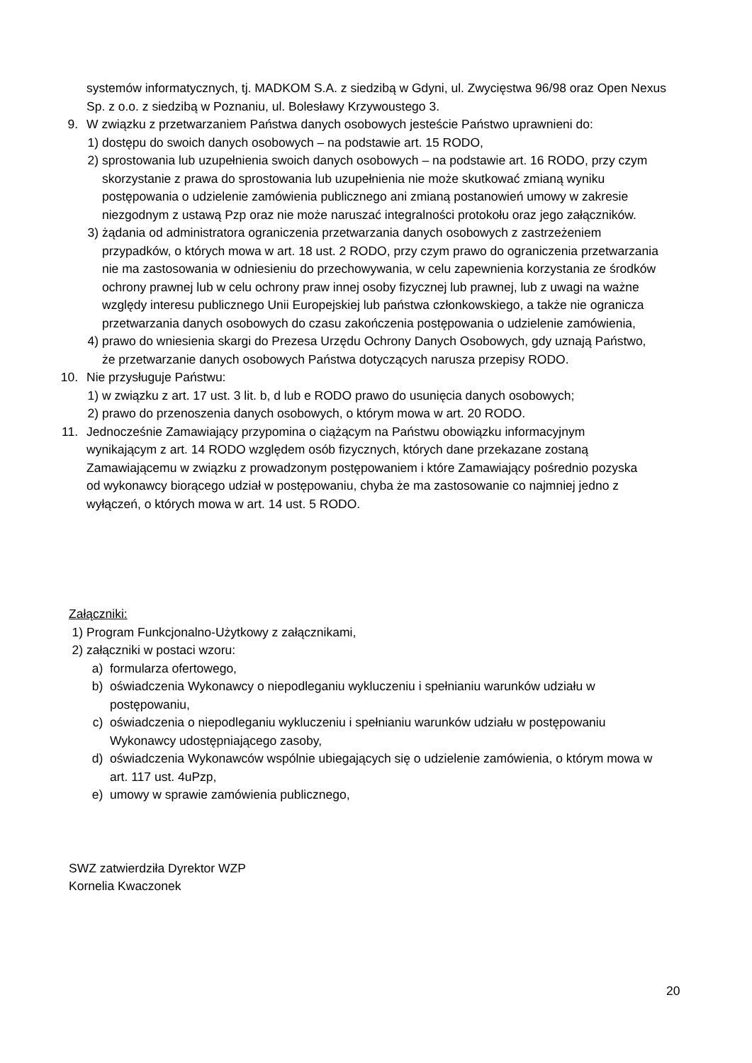systemów informatycznych, tj. MADKOM S.A. z siedzibą w Gdyni, ul. Zwycięstwa 96/98 oraz Open Nexus Sp. z o.o. z siedzibą w Poznaniu, ul. Bolesławy Krzywoustego 3.
9. W związku z przetwarzaniem Państwa danych osobowych jesteście Państwo uprawnieni do:
1) dostępu do swoich danych osobowych – na podstawie art. 15 RODO,
2) sprostowania lub uzupełnienia swoich danych osobowych – na podstawie art. 16 RODO, przy czym skorzystanie z prawa do sprostowania lub uzupełnienia nie może skutkować zmianą wyniku postępowania o udzielenie zamówienia publicznego ani zmianą postanowień umowy w zakresie niezgodnym z ustawą Pzp oraz nie może naruszać integralności protokołu oraz jego załączników.
3) żądania od administratora ograniczenia przetwarzania danych osobowych z zastrzeżeniem przypadków, o których mowa w art. 18 ust. 2 RODO, przy czym prawo do ograniczenia przetwarzania nie ma zastosowania w odniesieniu do przechowywania, w celu zapewnienia korzystania ze środków ochrony prawnej lub w celu ochrony praw innej osoby fizycznej lub prawnej, lub z uwagi na ważne względy interesu publicznego Unii Europejskiej lub państwa członkowskiego, a także nie ogranicza przetwarzania danych osobowych do czasu zakończenia postępowania o udzielenie zamówienia,
4) prawo do wniesienia skargi do Prezesa Urzędu Ochrony Danych Osobowych, gdy uznają Państwo, że przetwarzanie danych osobowych Państwa dotyczących narusza przepisy RODO.
10. Nie przysługuje Państwu:
1) w związku z art. 17 ust. 3 lit. b, d lub e RODO prawo do usunięcia danych osobowych;
2) prawo do przenoszenia danych osobowych, o którym mowa w art. 20 RODO.
11. Jednocześnie Zamawiający przypomina o ciążącym na Państwu obowiązku informacyjnym wynikającym z art. 14 RODO względem osób fizycznych, których dane przekazane zostaną Zamawiającemu w związku z prowadzonym postępowaniem i które Zamawiający pośrednio pozyska od wykonawcy biorącego udział w postępowaniu, chyba że ma zastosowanie co najmniej jedno z wyłączeń, o których mowa w art. 14 ust. 5 RODO.
Załączniki:
1) Program Funkcjonalno-Użytkowy z załącznikami,
2) załączniki w postaci wzoru:
a) formularza ofertowego,
b) oświadczenia Wykonawcy o niepodleganiu wykluczeniu i spełnianiu warunków udziału w postępowaniu,
c) oświadczenia o niepodleganiu wykluczeniu i spełnianiu warunków udziału w postępowaniu Wykonawcy udostępniającego zasoby,
d) oświadczenia Wykonawców wspólnie ubiegających się o udzielenie zamówienia, o którym mowa w art. 117 ust. 4uPzp,
e) umowy w sprawie zamówienia publicznego,
SWZ zatwierdziła Dyrektor WZP
Kornelia Kwaczonek
20